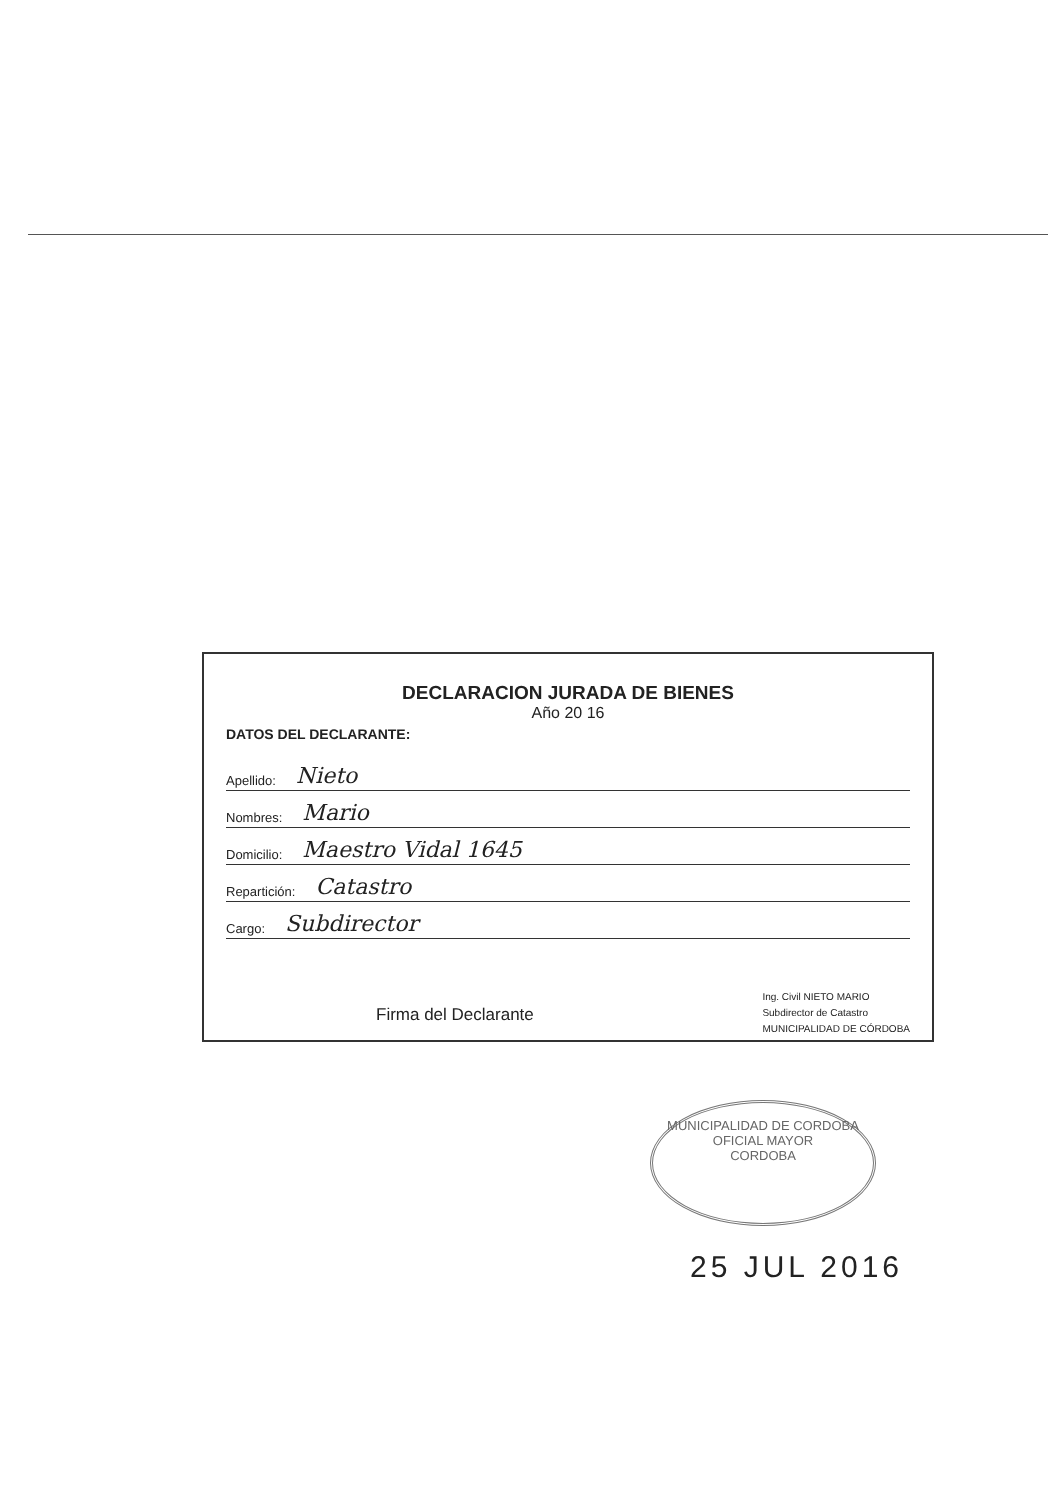DECLARACION JURADA DE BIENES
Año 20 16
DATOS DEL DECLARANTE:
Apellido: Nieto
Nombres: Mario
Domicilio: Maestro Vidal 1645
Repartición: Catastro
Cargo: Subdirector
Firma del Declarante
Ing. Civil NIETO MARIO
Subdirector de Catastro
MUNICIPALIDAD DE CÓRDOBA
MUNICIPALIDAD DE CORDOBA
OFICIAL MAYOR
CORDOBA
25 JUL 2016